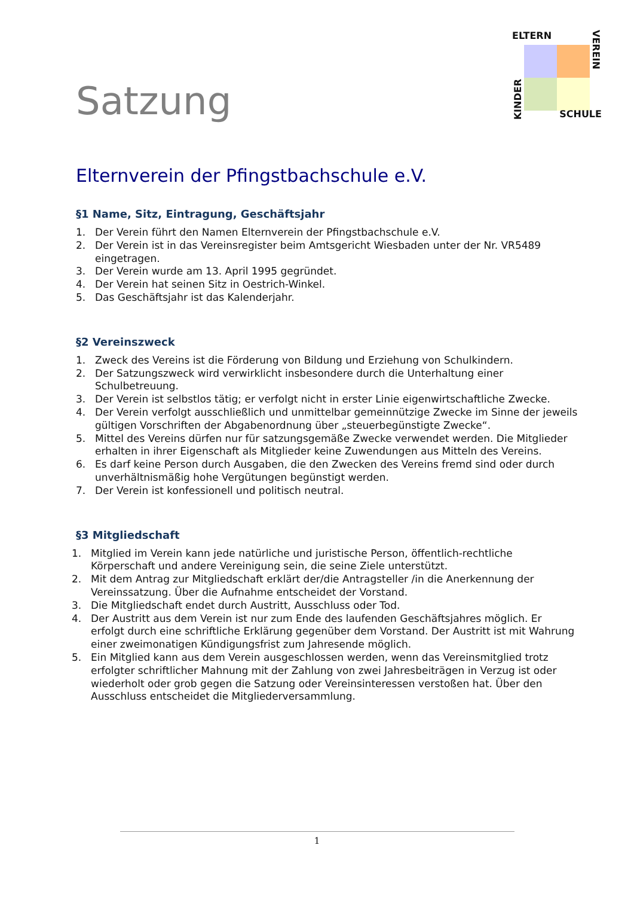Satzung
ELTERN
SCHULE
VEREIN
KINDER
Elternverein der Pfingstbachschule e.V.
§1 Name, Sitz, Eintragung, Geschäftsjahr
1. Der Verein führt den Namen Elternverein der Pfingstbachschule e.V.
2. Der Verein ist in das Vereinsregister beim Amtsgericht Wiesbaden unter der Nr. VR5489 eingetragen.
3. Der Verein wurde am 13. April 1995 gegründet.
4. Der Verein hat seinen Sitz in Oestrich-Winkel.
5. Das Geschäftsjahr ist das Kalenderjahr.
§2 Vereinszweck
1. Zweck des Vereins ist die Förderung von Bildung und Erziehung von Schulkindern.
2. Der Satzungszweck wird verwirklicht insbesondere durch die Unterhaltung einer Schulbetreuung.
3. Der Verein ist selbstlos tätig; er verfolgt nicht in erster Linie eigenwirtschaftliche Zwecke.
4. Der Verein verfolgt ausschließlich und unmittelbar gemeinnützige Zwecke im Sinne der jeweils gültigen Vorschriften der Abgabenordnung über „steuerbegünstigte Zwecke“.
5. Mittel des Vereins dürfen nur für satzungsgemäße Zwecke verwendet werden. Die Mitglieder erhalten in ihrer Eigenschaft als Mitglieder keine Zuwendungen aus Mitteln des Vereins.
6. Es darf keine Person durch Ausgaben, die den Zwecken des Vereins fremd sind oder durch unverhältnismäßig hohe Vergütungen begünstigt werden.
7. Der Verein ist konfessionell und politisch neutral.
§3 Mitgliedschaft
1. Mitglied im Verein kann jede natürliche und juristische Person, öffentlich-rechtliche Körperschaft und andere Vereinigung sein, die seine Ziele unterstützt.
2. Mit dem Antrag zur Mitgliedschaft erklärt der/die Antragsteller /in die Anerkennung der Vereinssatzung. Über die Aufnahme entscheidet der Vorstand.
3. Die Mitgliedschaft endet durch Austritt, Ausschluss oder Tod.
4. Der Austritt aus dem Verein ist nur zum Ende des laufenden Geschäftsjahres möglich. Er erfolgt durch eine schriftliche Erklärung gegenüber dem Vorstand. Der Austritt ist mit Wahrung einer zweimonatigen Kündigungsfrist zum Jahresende möglich.
5. Ein Mitglied kann aus dem Verein ausgeschlossen werden, wenn das Vereinsmitglied trotz erfolgter schriftlicher Mahnung mit der Zahlung von zwei Jahresbeiträgen in Verzug ist oder wiederholt oder grob gegen die Satzung oder Vereinsinteressen verstoßen hat. Über den Ausschluss entscheidet die Mitgliederversammlung.
1